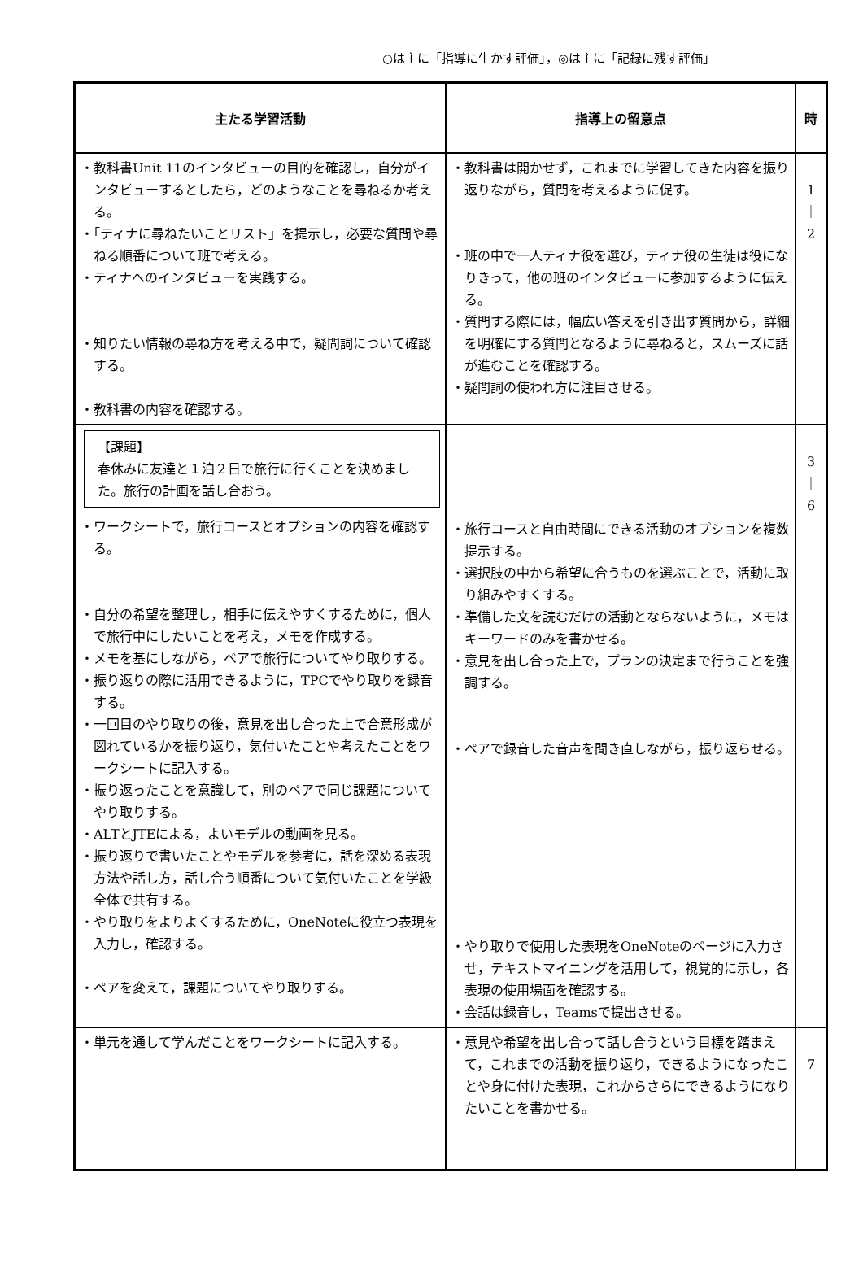○は主に「指導に生かす評価」，◎は主に「記録に残す評価」
| 主たる学習活動 | 指導上の留意点 | 時 |
| --- | --- | --- |
| ・教科書Unit 11のインタビューの目的を確認し，自分がインタビューするとしたら，どのようなことを尋ねるか考える。 ・「ティナに尋ねたいことリスト」を提示し，必要な質問や尋ねる順番について班で考える。 ・ティナへのインタビューを実践する。 ・知りたい情報の尋ね方を考える中で，疑問詞について確認する。 ・教科書の内容を確認する。 | ・教科書は開かせず，これまでに学習してきた内容を振り返りながら，質問を考えるように促す。 ・班の中で一人ティナ役を選び，ティナ役の生徒は役になりきって，他の班のインタビューに参加するように伝える。 ・質問する際には，幅広い答えを引き出す質問から，詳細を明確にする質問となるように尋ねると，スムーズに話が進むことを確認する。 ・疑問詞の使われ方に注目させる。 | 1 ｜ 2 |
| 【課題】 春休みに友達と１泊２日で旅行に行くことを決めました。旅行の計画を話し合おう。 ・ワークシートで，旅行コースとオプションの内容を確認する。 ・自分の希望を整理し，相手に伝えやすくするために，個人で旅行中にしたいことを考え，メモを作成する。 ・メモを基にしながら，ペアで旅行についてやり取りする。 ・振り返りの際に活用できるように，TPCでやり取りを録音する。 ・一回目のやり取りの後，意見を出し合った上で合意形成が図れているかを振り返り，気付いたことや考えたことをワークシートに記入する。 ・振り返ったことを意識して，別のペアで同じ課題についてやり取りする。 ・ALTとJTEによる，よいモデルの動画を見る。 ・振り返りで書いたことやモデルを参考に，話を深める表現方法や話し方，話し合う順番について気付いたことを学級全体で共有する。 ・やり取りをよりよくするために，OneNoteに役立つ表現を入力し，確認する。 ・ペアを変えて，課題についてやり取りする。 | ・旅行コースと自由時間にできる活動のオプションを複数提示する。 ・選択肢の中から希望に合うものを選ぶことで，活動に取り組みやすくする。 ・準備した文を読むだけの活動とならないように，メモはキーワードのみを書かせる。 ・意見を出し合った上で，プランの決定まで行うことを強調する。 ・ペアで録音した音声を聞き直しながら，振り返らせる。 ・やり取りで使用した表現をOneNoteのページに入力させ，テキストマイニングを活用して，視覚的に示し，各表現の使用場面を確認する。 ・会話は録音し，Teamsで提出させる。 | 3 ｜ 6 |
| ・単元を通して学んだことをワークシートに記入する。 | ・意見や希望を出し合って話し合うという目標を踏まえて，これまでの活動を振り返り，できるようになったことや身に付けた表現，これからさらにできるようになりたいことを書かせる。 | 7 |